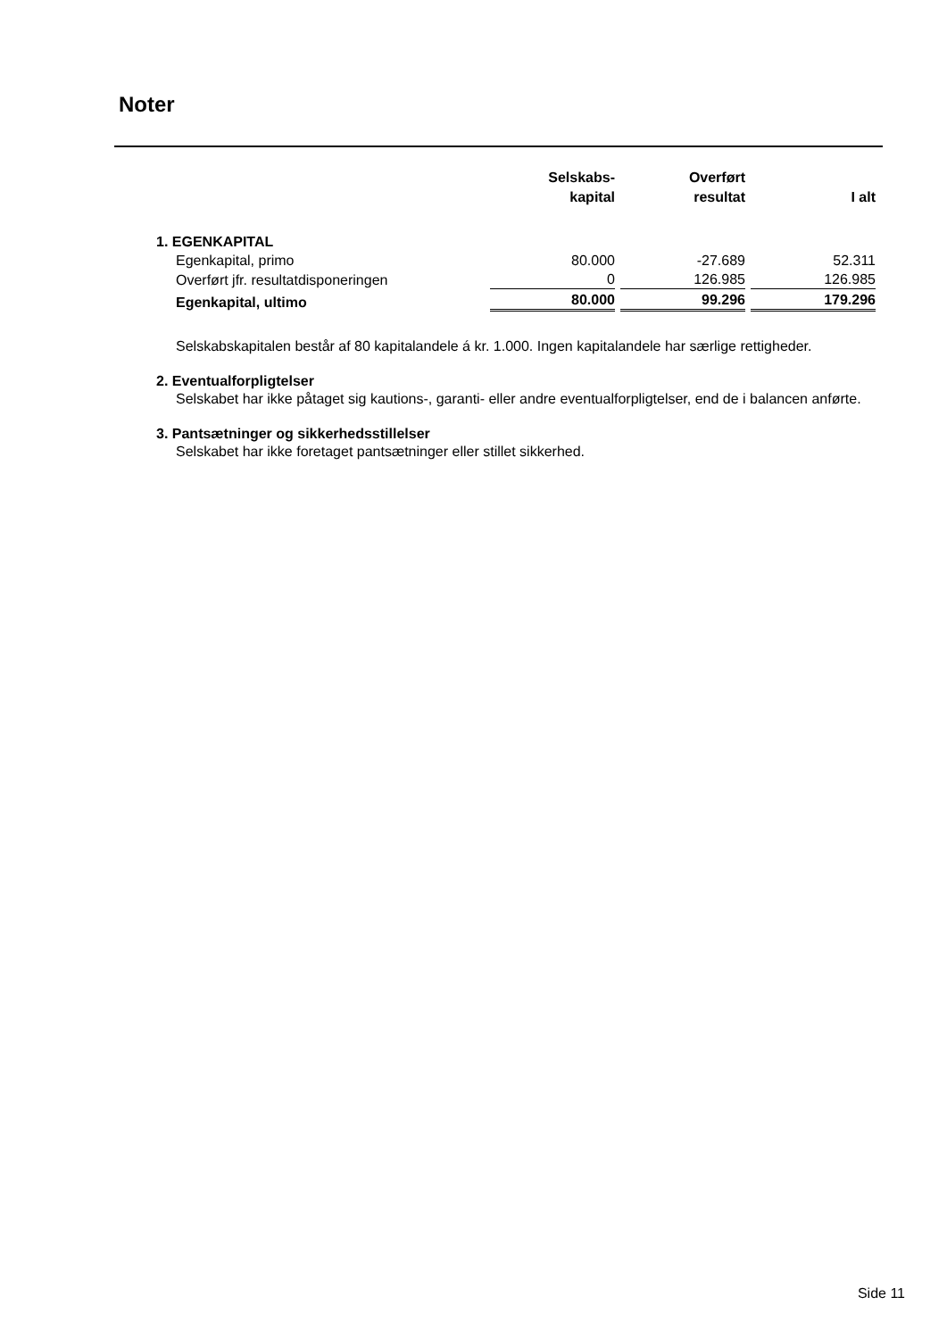Noter
| | Selskabs- kapital | Overført resultat | I alt |
| --- | --- | --- | --- |
| 1. EGENKAPITAL | | | |
| Egenkapital, primo | 80.000 | -27.689 | 52.311 |
| Overført jfr. resultatdisponeringen | 0 | 126.985 | 126.985 |
| Egenkapital, ultimo | 80.000 | 99.296 | 179.296 |
Selskabskapitalen består af 80 kapitalandele á kr. 1.000. Ingen kapitalandele har særlige rettigheder.
2. Eventualforpligtelser
Selskabet har ikke påtaget sig kautions-, garanti- eller andre eventualforpligtelser, end de i balancen anførte.
3. Pantsætninger og sikkerhedsstillelser
Selskabet har ikke foretaget pantsætninger eller stillet sikkerhed.
Side 11